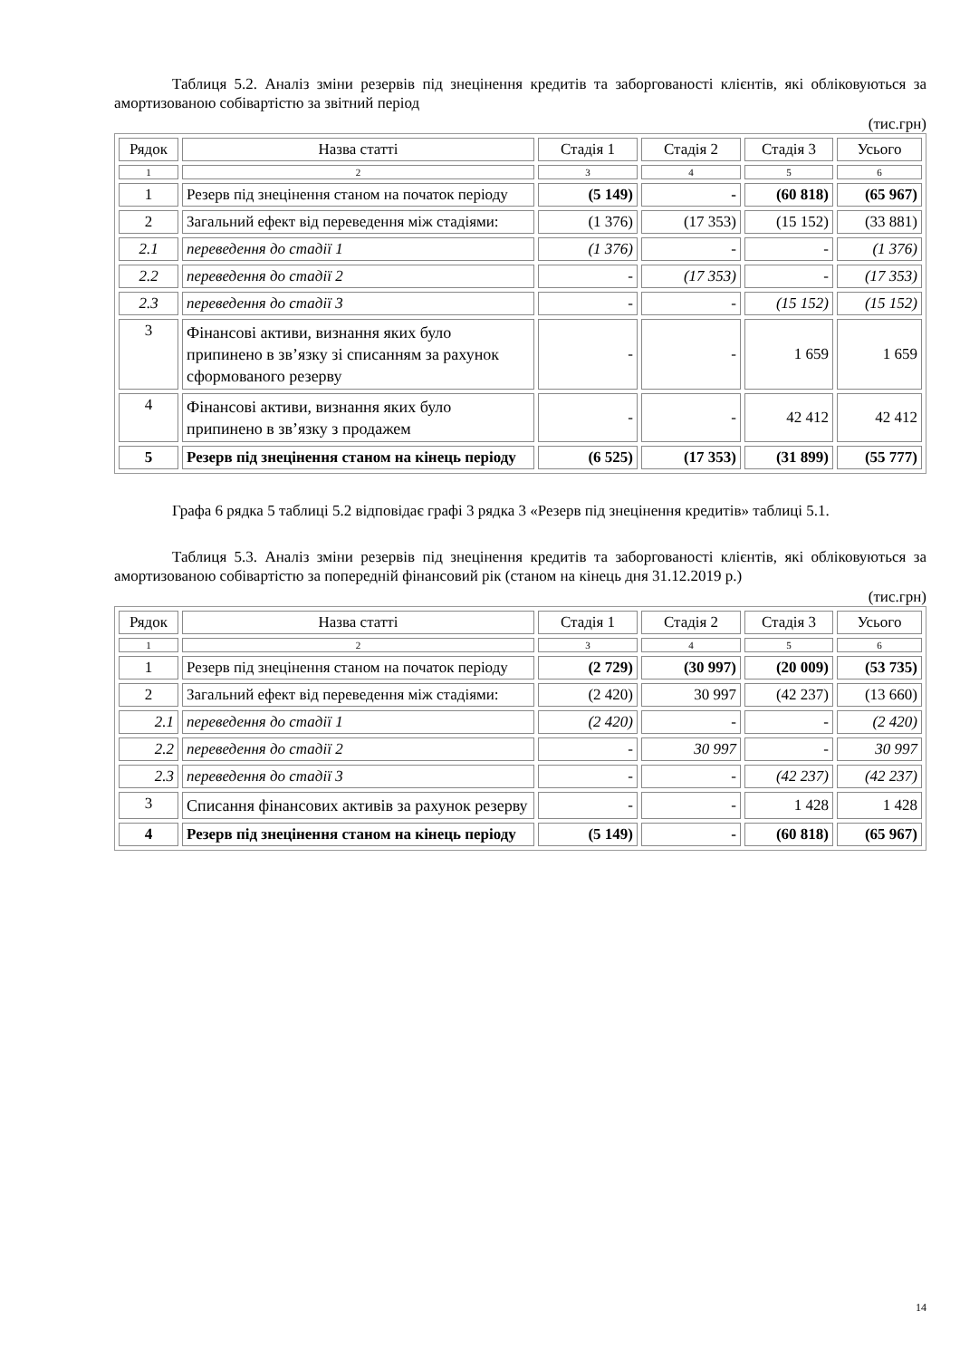Таблиця 5.2. Аналіз зміни резервів під знецінення кредитів та заборгованості клієнтів, які обліковуються за амортизованою собівартістю за звітний період
(тис.грн)
| Рядок | Назва статті | Стадія 1 | Стадія 2 | Стадія 3 | Усього |
| 1 | 2 | 3 | 4 | 5 | 6 |
| 1 | Резерв під знецінення станом на початок періоду | (5 149) | - | (60 818) | (65 967) |
| 2 | Загальний ефект від переведення між стадіями: | (1 376) | (17 353) | (15 152) | (33 881) |
| 2.1 | переведення до стадії 1 | (1 376) | - | - | (1 376) |
| 2.2 | переведення до стадії 2 | - | (17 353) | - | (17 353) |
| 2.3 | переведення до стадії 3 | - | - | (15 152) | (15 152) |
| 3 | Фінансові активи, визнання яких було припинено в зв’язку зі списанням за рахунок сформованого резерву | - | - | 1 659 | 1 659 |
| 4 | Фінансові активи, визнання яких було припинено в зв’язку з продажем | - | - | 42 412 | 42 412 |
| 5 | Резерв під знецінення станом на кінець періоду | (6 525) | (17 353) | (31 899) | (55 777) |
Графа 6 рядка 5 таблиці 5.2 відповідає графі 3 рядка 3 «Резерв під знецінення кредитів» таблиці 5.1.
Таблиця 5.3. Аналіз зміни резервів під знецінення кредитів та заборгованості клієнтів, які обліковуються за амортизованою собівартістю за попередній фінансовий рік (станом на кінець дня 31.12.2019 р.)
(тис.грн)
| Рядок | Назва статті | Стадія 1 | Стадія 2 | Стадія 3 | Усього |
| 1 | 2 | 3 | 4 | 5 | 6 |
| 1 | Резерв під знецінення станом на початок періоду | (2 729) | (30 997) | (20 009) | (53 735) |
| 2 | Загальний ефект від переведення між стадіями: | (2 420) | 30 997 | (42 237) | (13 660) |
| 2.1 | переведення до стадії 1 | (2 420) | - | - | (2 420) |
| 2.2 | переведення до стадії 2 | - | 30 997 | - | 30 997 |
| 2.3 | переведення до стадії 3 | - | - | (42 237) | (42 237) |
| 3 | Списання фінансових активів за рахунок резерву | - | - | 1 428 | 1 428 |
| 4 | Резерв під знецінення станом на кінець періоду | (5 149) | - | (60 818) | (65 967) |
14